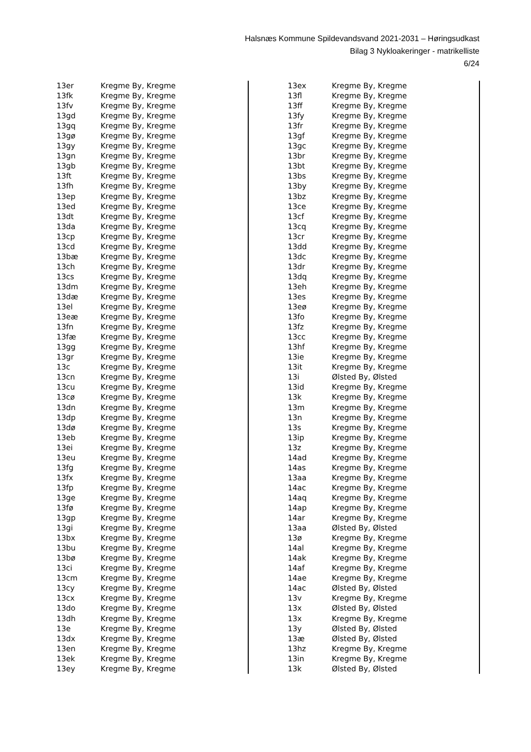Halsnæs Kommune Spildevandsvand 2021-2031 – Høringsudkast
Bilag 3 Nykloakeringer - matrikelliste
6/24
| 13er | Kregme By, Kregme |
| 13fk | Kregme By, Kregme |
| 13fv | Kregme By, Kregme |
| 13gd | Kregme By, Kregme |
| 13gq | Kregme By, Kregme |
| 13gø | Kregme By, Kregme |
| 13gy | Kregme By, Kregme |
| 13gn | Kregme By, Kregme |
| 13gb | Kregme By, Kregme |
| 13ft | Kregme By, Kregme |
| 13fh | Kregme By, Kregme |
| 13ep | Kregme By, Kregme |
| 13ed | Kregme By, Kregme |
| 13dt | Kregme By, Kregme |
| 13da | Kregme By, Kregme |
| 13cp | Kregme By, Kregme |
| 13cd | Kregme By, Kregme |
| 13bæ | Kregme By, Kregme |
| 13ch | Kregme By, Kregme |
| 13cs | Kregme By, Kregme |
| 13dm | Kregme By, Kregme |
| 13dæ | Kregme By, Kregme |
| 13el | Kregme By, Kregme |
| 13eæ | Kregme By, Kregme |
| 13fn | Kregme By, Kregme |
| 13fæ | Kregme By, Kregme |
| 13gg | Kregme By, Kregme |
| 13gr | Kregme By, Kregme |
| 13c | Kregme By, Kregme |
| 13cn | Kregme By, Kregme |
| 13cu | Kregme By, Kregme |
| 13cø | Kregme By, Kregme |
| 13dn | Kregme By, Kregme |
| 13dp | Kregme By, Kregme |
| 13dø | Kregme By, Kregme |
| 13eb | Kregme By, Kregme |
| 13ei | Kregme By, Kregme |
| 13eu | Kregme By, Kregme |
| 13fg | Kregme By, Kregme |
| 13fx | Kregme By, Kregme |
| 13fp | Kregme By, Kregme |
| 13ge | Kregme By, Kregme |
| 13fø | Kregme By, Kregme |
| 13gp | Kregme By, Kregme |
| 13gi | Kregme By, Kregme |
| 13bx | Kregme By, Kregme |
| 13bu | Kregme By, Kregme |
| 13bø | Kregme By, Kregme |
| 13ci | Kregme By, Kregme |
| 13cm | Kregme By, Kregme |
| 13cy | Kregme By, Kregme |
| 13cx | Kregme By, Kregme |
| 13do | Kregme By, Kregme |
| 13dh | Kregme By, Kregme |
| 13e | Kregme By, Kregme |
| 13dx | Kregme By, Kregme |
| 13en | Kregme By, Kregme |
| 13ek | Kregme By, Kregme |
| 13ey | Kregme By, Kregme |
| 13ex | Kregme By, Kregme |
| 13fl | Kregme By, Kregme |
| 13ff | Kregme By, Kregme |
| 13fy | Kregme By, Kregme |
| 13fr | Kregme By, Kregme |
| 13gf | Kregme By, Kregme |
| 13gc | Kregme By, Kregme |
| 13br | Kregme By, Kregme |
| 13bt | Kregme By, Kregme |
| 13bs | Kregme By, Kregme |
| 13by | Kregme By, Kregme |
| 13bz | Kregme By, Kregme |
| 13ce | Kregme By, Kregme |
| 13cf | Kregme By, Kregme |
| 13cq | Kregme By, Kregme |
| 13cr | Kregme By, Kregme |
| 13dd | Kregme By, Kregme |
| 13dc | Kregme By, Kregme |
| 13dr | Kregme By, Kregme |
| 13dq | Kregme By, Kregme |
| 13eh | Kregme By, Kregme |
| 13es | Kregme By, Kregme |
| 13eø | Kregme By, Kregme |
| 13fo | Kregme By, Kregme |
| 13fz | Kregme By, Kregme |
| 13cc | Kregme By, Kregme |
| 13hf | Kregme By, Kregme |
| 13ie | Kregme By, Kregme |
| 13it | Kregme By, Kregme |
| 13i | Ølsted By, Ølsted |
| 13id | Kregme By, Kregme |
| 13k | Kregme By, Kregme |
| 13m | Kregme By, Kregme |
| 13n | Kregme By, Kregme |
| 13s | Kregme By, Kregme |
| 13ip | Kregme By, Kregme |
| 13z | Kregme By, Kregme |
| 14ad | Kregme By, Kregme |
| 14as | Kregme By, Kregme |
| 13aa | Kregme By, Kregme |
| 14ac | Kregme By, Kregme |
| 14aq | Kregme By, Kregme |
| 14ap | Kregme By, Kregme |
| 14ar | Kregme By, Kregme |
| 13aa | Ølsted By, Ølsted |
| 13ø | Kregme By, Kregme |
| 14al | Kregme By, Kregme |
| 14ak | Kregme By, Kregme |
| 14af | Kregme By, Kregme |
| 14ae | Kregme By, Kregme |
| 14ac | Ølsted By, Ølsted |
| 13v | Kregme By, Kregme |
| 13x | Ølsted By, Ølsted |
| 13x | Kregme By, Kregme |
| 13y | Ølsted By, Ølsted |
| 13æ | Ølsted By, Ølsted |
| 13hz | Kregme By, Kregme |
| 13in | Kregme By, Kregme |
| 13k | Ølsted By, Ølsted |